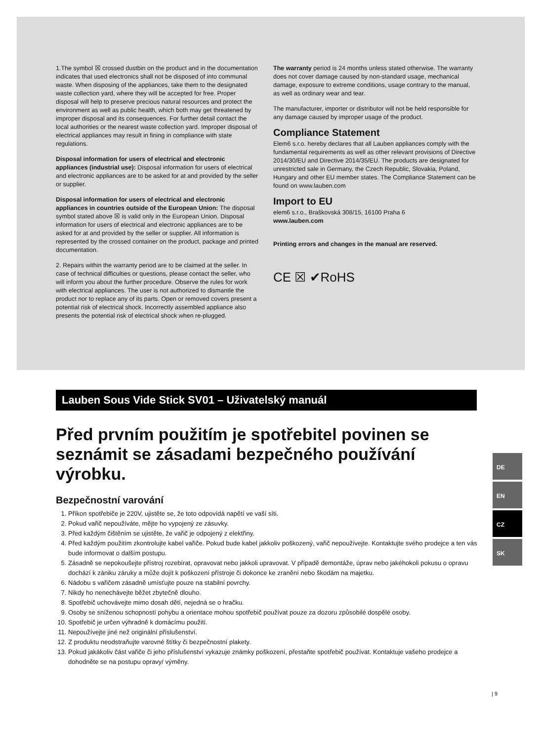1.The symbol ☒ crossed dustbin on the product and in the documentation indicates that used electronics shall not be disposed of into communal waste. When disposing of the appliances, take them to the designated waste collection yard, where they will be accepted for free. Proper disposal will help to preserve precious natural resources and protect the environment as well as public health, which both may get threatened by improper disposal and its consequences. For further detail contact the local authorities or the nearest waste collection yard. Improper disposal of electrical appliances may result in fining in compliance with state regulations.
Disposal information for users of electrical and electronic appliances (industrial use): Disposal information for users of electrical and electronic appliances are to be asked for at and provided by the seller or supplier.
Disposal information for users of electrical and electronic appliances in countries outside of the European Union: The disposal symbol stated above ☒ is valid only in the European Union. Disposal information for users of electrical and electronic appliances are to be asked for at and provided by the seller or supplier. All information is represented by the crossed container on the product, package and printed documentation.
2. Repairs within the warranty period are to be claimed at the seller. In case of technical difficulties or questions, please contact the seller, who will inform you about the further procedure. Observe the rules for work with electrical appliances. The user is not authorized to dismantle the product nor to replace any of its parts. Open or removed covers present a potential risk of electrical shock. Incorrectly assembled appliance also presents the potential risk of electrical shock when re-plugged.
The warranty period is 24 months unless stated otherwise. The warranty does not cover damage caused by non-standard usage, mechanical damage, exposure to extreme conditions, usage contrary to the manual, as well as ordinary wear and tear.
The manufacturer, importer or distributor will not be held responsible for any damage caused by improper usage of the product.
Compliance Statement
Elem6 s.r.o. hereby declares that all Lauben appliances comply with the fundamental requirements as well as other relevant provisions of Directive 2014/30/EU and Directive 2014/35/EU. The products are designated for unrestricted sale in Germany, the Czech Republic, Slovakia, Poland, Hungary and other EU member states. The Compliance Statement can be found on www.lauben.com
Import to EU
elem6 s.r.o., Braškovská 308/15, 16100 Praha 6
www.lauben.com
Printing errors and changes in the manual are reserved.
CE ☒ ✔RoHS
Lauben Sous Vide Stick SV01 – Uživatelský manuál
Před prvním použitím je spotřebitel povinen se seznámit se zásadami bezpečného používání výrobku.
Bezpečnostní varování
1. Příkon spotřebiče je 220V, ujistěte se, že toto odpovídá napětí ve vaší síti.
2. Pokud vařič nepoužíváte, mějte ho vypojený ze zásuvky.
3. Před každým čištěním se ujistěte, že vařič je odpojený z elektřiny.
4. Před každým použitím zkontrolujte kabel vařiče. Pokud bude kabel jakkoliv poškozený, vařič nepoužívejte. Kontaktujte svého prodejce a ten vás bude informovat o dalším postupu.
5. Zásadně se nepokoušejte přístroj rozebírat, opravovat nebo jakkoli upravovat. V případě demontáže, úprav nebo jakéhokoli pokusu o opravu dochází k zániku záruky a může dojít k poškození přístroje či dokonce ke zranění nebo škodám na majetku.
6. Nádobu s vařičem zásadně umísťujte pouze na stabilní povrchy.
7. Nikdy ho nenechávejte běžet zbytečně dlouho.
8. Spotřebič uchovávejte mimo dosah dětí, nejedná se o hračku.
9. Osoby se sníženou schopností pohybu a orientace mohou spotřebič používat pouze za dozoru způsobilé dospělé osoby.
10. Spotřebič je určen výhradně k domácímu použití.
11. Nepoužívejte jiné než originální příslušenství.
12. Z produktu neodstraňujte varovné štítky či bezpečnostní plakety.
13. Pokud jakákoliv část vařiče či jeho příslušenství vykazuje známky poškození, přestaňte spotřebič používat. Kontaktuje vašeho prodejce a dohodněte se na postupu opravy/ výměny.
DE
EN
CZ
SK
| 9